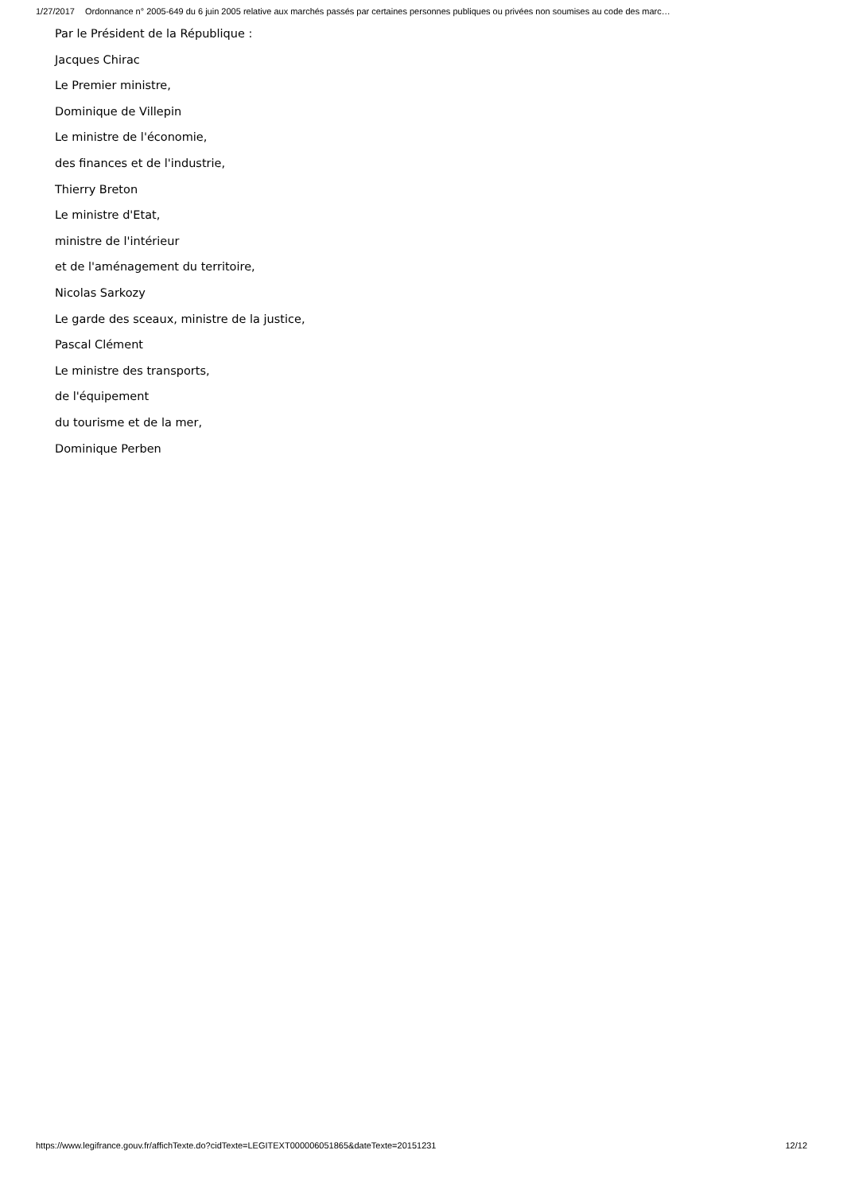1/27/2017 Ordonnance n° 2005-649 du 6 juin 2005 relative aux marchés passés par certaines personnes publiques ou privées non soumises au code des marc…
Par le Président de la République :
Jacques Chirac
Le Premier ministre,
Dominique de Villepin
Le ministre de l'économie,
des finances et de l'industrie,
Thierry Breton
Le ministre d'Etat,
ministre de l'intérieur
et de l'aménagement du territoire,
Nicolas Sarkozy
Le garde des sceaux, ministre de la justice,
Pascal Clément
Le ministre des transports,
de l'équipement
du tourisme et de la mer,
Dominique Perben
https://www.legifrance.gouv.fr/affichTexte.do?cidTexte=LEGITEXT000006051865&dateTexte=20151231 12/12